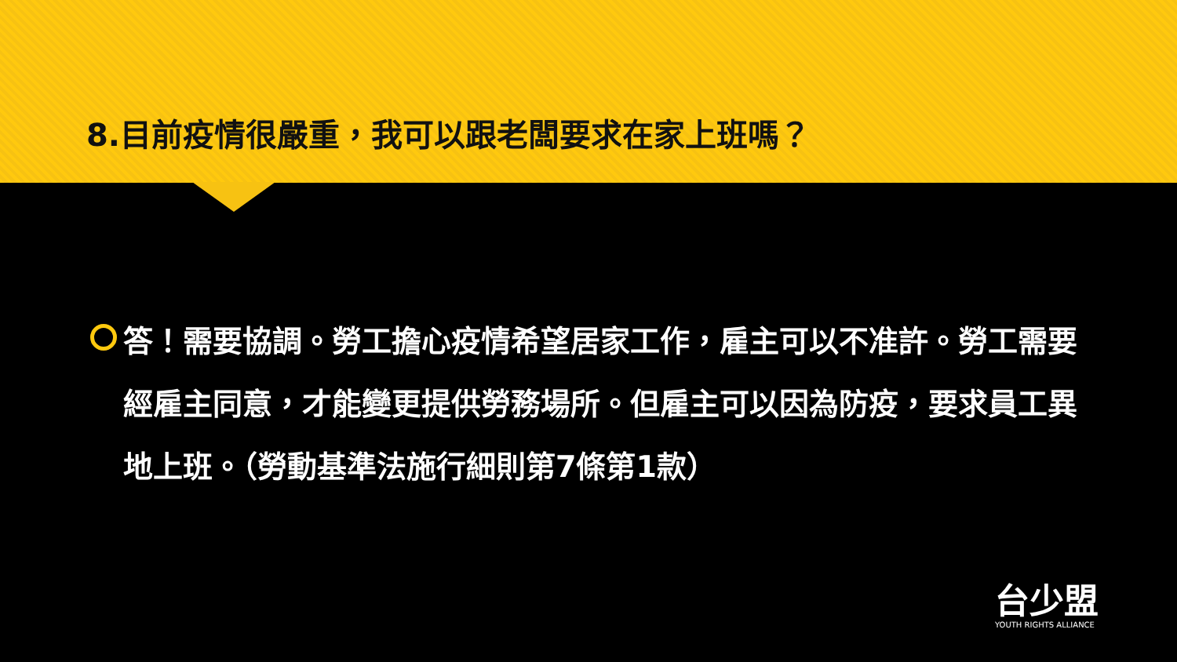8.目前疫情很嚴重，我可以跟老闆要求在家上班嗎？
答！需要協調。勞工擔心疫情希望居家工作，雇主可以不准許。勞工需要經雇主同意，才能變更提供勞務場所。但雇主可以因為防疫，要求員工異地上班。（勞動基準法施行細則第7條第1款）
台少盟
YOUTH RIGHTS ALLIANCE